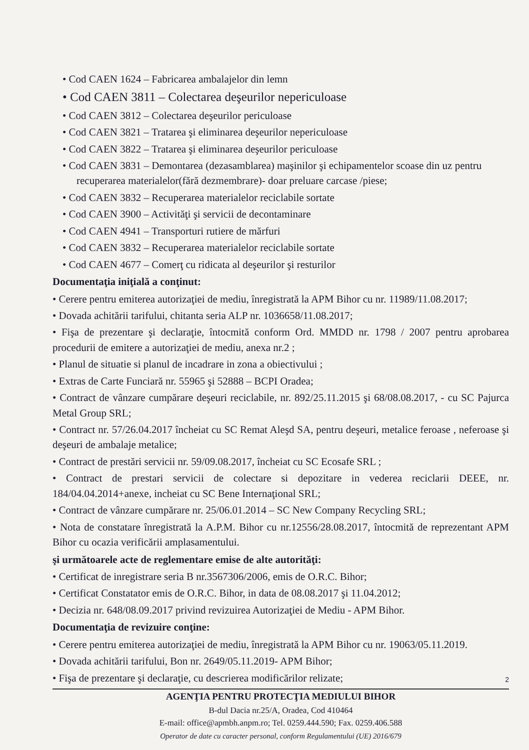• Cod CAEN 1624 – Fabricarea ambalajelor din lemn
• Cod CAEN 3811 – Colectarea deşeurilor nepericuloase
• Cod CAEN 3812 – Colectarea deşeurilor periculoase
• Cod CAEN 3821 – Tratarea şi eliminarea deşeurilor nepericuloase
• Cod CAEN 3822 – Tratarea şi eliminarea deşeurilor periculoase
• Cod CAEN 3831 – Demontarea (dezasamblarea) maşinilor şi echipamentelor scoase din uz pentru recuperarea materialelor(fără dezmembrare)- doar preluare carcase /piese;
• Cod CAEN 3832 – Recuperarea materialelor reciclabile sortate
• Cod CAEN 3900 – Activităţi şi servicii de decontaminare
• Cod CAEN 4941 – Transporturi rutiere de mărfuri
• Cod CAEN 3832 – Recuperarea materialelor reciclabile sortate
• Cod CAEN 4677 – Comerţ cu ridicata al deşeurilor şi resturilor
Documentaţia iniţială a conţinut:
• Cerere pentru emiterea autorizaţiei de mediu, înregistrată la APM Bihor cu nr. 11989/11.08.2017;
• Dovada achitării tarifului, chitanta seria ALP nr. 1036658/11.08.2017;
• Fişa de prezentare şi declaraţie, întocmită conform Ord. MMDD nr. 1798 / 2007 pentru aprobarea procedurii de emitere a autorizaţiei de mediu, anexa nr.2 ;
• Planul de situatie si planul de incadrare in zona a obiectivului ;
• Extras de Carte Funciară nr. 55965 şi 52888 – BCPI Oradea;
• Contract de vânzare cumpărare deşeuri reciclabile, nr. 892/25.11.2015 şi 68/08.08.2017, - cu SC Pajurca Metal Group SRL;
• Contract nr. 57/26.04.2017 încheiat cu SC Remat Aleşd SA, pentru deşeuri, metalice feroase , neferoase şi deşeuri de ambalaje metalice;
• Contract de prestări servicii nr. 59/09.08.2017, încheiat cu SC Ecosafe SRL ;
• Contract de prestari servicii de colectare si depozitare in vederea reciclarii DEEE, nr. 184/04.04.2014+anexe, incheiat cu SC Bene Internaţional SRL;
• Contract de vânzare cumpărare nr. 25/06.01.2014 – SC New Company Recycling SRL;
• Nota de constatare înregistrată la A.P.M. Bihor cu nr.12556/28.08.2017, întocmită de reprezentant APM Bihor cu ocazia verificării amplasamentului.
şi următoarele acte de reglementare emise de alte autorităţi:
• Certificat de inregistrare seria B nr.3567306/2006, emis de O.R.C. Bihor;
• Certificat Constatator emis de O.R.C. Bihor, in data de 08.08.2017 şi 11.04.2012;
• Decizia nr. 648/08.09.2017 privind revizuirea Autorizaţiei de Mediu - APM Bihor.
Documentaţia de revizuire conţine:
• Cerere pentru emiterea autorizaţiei de mediu, înregistrată la APM Bihor cu nr. 19063/05.11.2019.
• Dovada achitării tarifului, Bon nr. 2649/05.11.2019- APM Bihor;
• Fişa de prezentare şi declaraţie, cu descrierea modificărilor relizate;
2
AGENŢIA PENTRU PROTECŢIA MEDIULUI BIHOR
B-dul Dacia nr.25/A, Oradea, Cod 410464
E-mail: office@apmbh.anpm.ro; Tel. 0259.444.590; Fax. 0259.406.588
Operator de date cu caracter personal, conform Regulamentului (UE) 2016/679